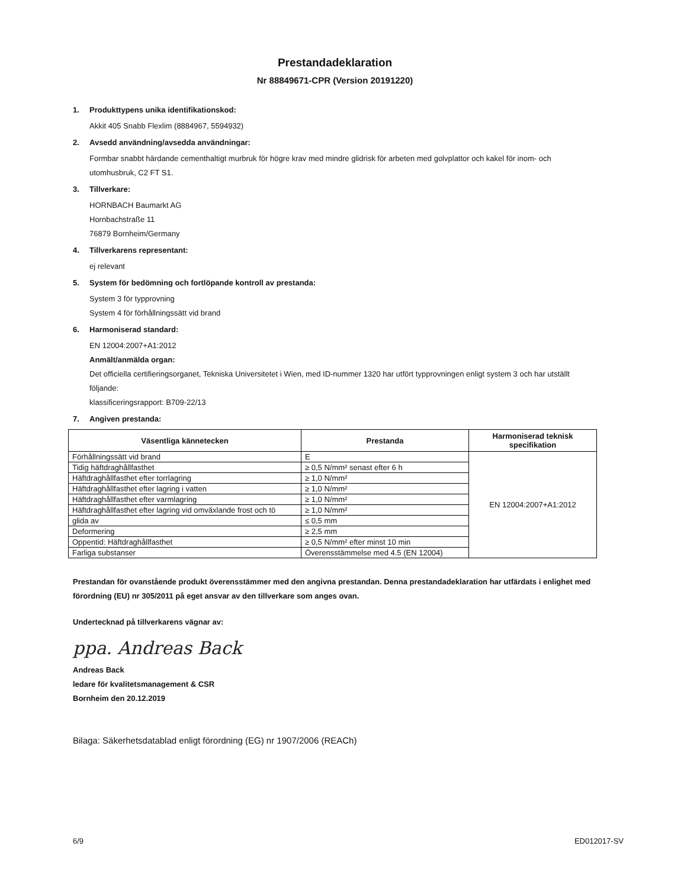Prestandadeklaration
Nr 88849671-CPR (Version 20191220)
1. Produkttypens unika identifikationskod:
Akkit 405 Snabb Flexlim (8884967, 5594932)
2. Avsedd användning/avsedda användningar:
Formbar snabbt härdande cementhaltigt murbruk för högre krav med mindre glidrisk för arbeten med golvplattor och kakel för inom- och utomhusbruk, C2 FT S1.
3. Tillverkare:
HORNBACH Baumarkt AG
Hornbachstraße 11
76879 Bornheim/Germany
4. Tillverkarens representant:
ej relevant
5. System för bedömning och fortlöpande kontroll av prestanda:
System 3 för typprovning
System 4 för förhållningssätt vid brand
6. Harmoniserad standard:
EN 12004:2007+A1:2012
Anmält/anmälda organ:
Det officiella certifieringsorganet, Tekniska Universitetet i Wien, med ID-nummer 1320 har utfört typprovningen enligt system 3 och har utställt följande:
klassificeringsrapport: B709-22/13
7. Angiven prestanda:
| Väsentliga kännetecken | Prestanda | Harmoniserad teknisk specifikation |
| --- | --- | --- |
| Förhållningssätt vid brand | E | EN 12004:2007+A1:2012 |
| Tidig häftdraghållfasthet | ≥ 0,5 N/mm² senast efter 6 h | |
| Häftdraghållfasthet efter torrlagring | ≥ 1,0 N/mm² | |
| Häftdraghållfasthet efter lagring i vatten | ≥ 1,0 N/mm² | |
| Häftdraghållfasthet efter varmlagring | ≥ 1,0 N/mm² | |
| Häftdraghållfasthet efter lagring vid omväxlande frost och tö | ≥ 1,0 N/mm² | |
| glida av | ≤ 0,5 mm | |
| Deformering | ≥ 2,5 mm | |
| Oppentid: Häftdraghållfasthet | ≥ 0,5 N/mm² efter minst 10 min | |
| Farliga substanser | Överensstämmelse med 4.5 (EN 12004) | |
Prestandan för ovanstående produkt överensstämmer med den angivna prestandan. Denna prestandadeklaration har utfärdats i enlighet med förordning (EU) nr 305/2011 på eget ansvar av den tillverkare som anges ovan.
Undertecknad på tillverkarens vägnar av:
ppa. Andreas Back
Andreas Back
ledare för kvalitetsmanagement & CSR
Bornheim den 20.12.2019
Bilaga: Säkerhetsdatablad enligt förordning (EG) nr 1907/2006 (REACh)
6/9 ED012017-SV